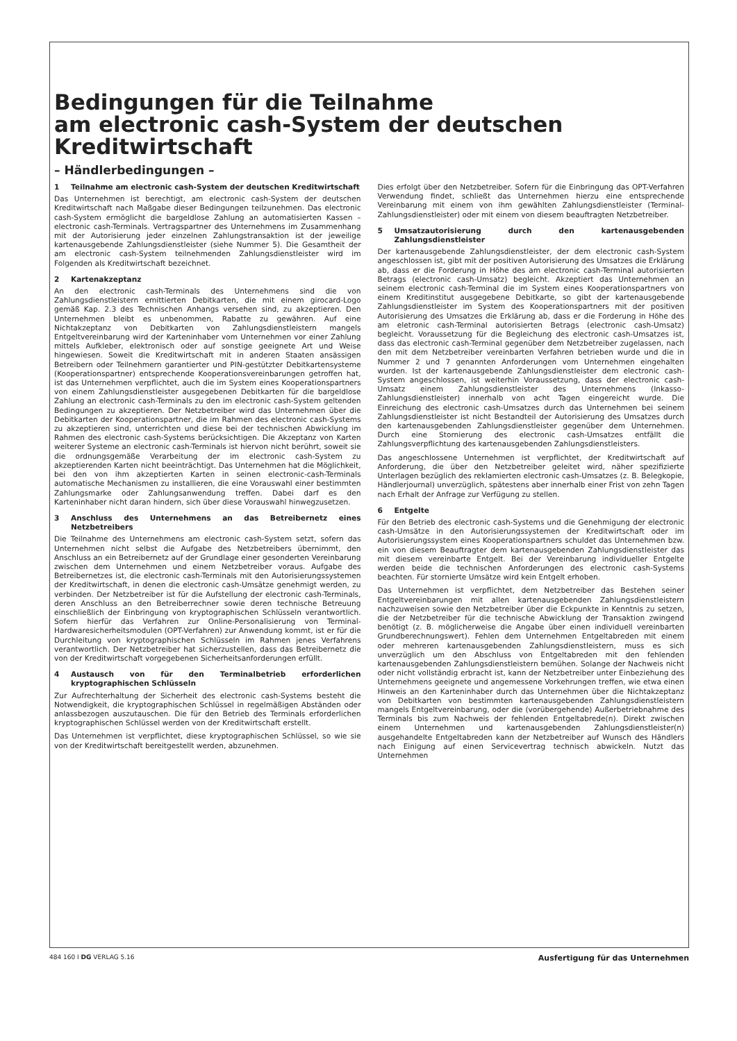Bedingungen für die Teilnahme
am electronic cash-System der deutschen
Kreditwirtschaft
– Händlerbedingungen –
1 Teilnahme am electronic cash-System der deutschen Kreditwirtschaft
Das Unternehmen ist berechtigt, am electronic cash-System der deutschen Kreditwirtschaft nach Maßgabe dieser Bedingungen teilzunehmen. Das electronic cash-System ermöglicht die bargeldlose Zahlung an automatisierten Kassen – electronic cash-Terminals. Vertragspartner des Unternehmens im Zusammenhang mit der Autorisierung jeder einzelnen Zahlungstransaktion ist der jeweilige kartenausgebende Zahlungsdienstleister (siehe Nummer 5). Die Gesamtheit der am electronic cash-System teilnehmenden Zahlungsdienstleister wird im Folgenden als Kreditwirtschaft bezeichnet.
2 Kartenakzeptanz
An den electronic cash-Terminals des Unternehmens sind die von Zahlungsdienstleistern emittierten Debitkarten, die mit einem girocard-Logo gemäß Kap. 2.3 des Technischen Anhangs versehen sind, zu akzeptieren. Den Unternehmen bleibt es unbenommen, Rabatte zu gewähren. Auf eine Nichtakzeptanz von Debitkarten von Zahlungsdienstleistern mangels Entgeltvereinbarung wird der Karteninhaber vom Unternehmen vor einer Zahlung mittels Aufkleber, elektronisch oder auf sonstige geeignete Art und Weise hingewiesen. Soweit die Kreditwirtschaft mit in anderen Staaten ansässigen Betreibern oder Teilnehmern garantierter und PIN-gestützter Debitkartensysteme (Kooperationspartner) entsprechende Kooperationsvereinbarungen getroffen hat, ist das Unternehmen verpflichtet, auch die im System eines Kooperationspartners von einem Zahlungsdienstleister ausgegebenen Debitkarten für die bargeldlose Zahlung an electronic cash-Terminals zu den im electronic cash-System geltenden Bedingungen zu akzeptieren. Der Netzbetreiber wird das Unternehmen über die Debitkarten der Kooperationspartner, die im Rahmen des electronic cash-Systems zu akzeptieren sind, unterrichten und diese bei der technischen Abwicklung im Rahmen des electronic cash-Systems berücksichtigen. Die Akzeptanz von Karten weiterer Systeme an electronic cash-Terminals ist hiervon nicht berührt, soweit sie die ordnungsgemäße Verarbeitung der im electronic cash-System zu akzeptierenden Karten nicht beeinträchtigt. Das Unternehmen hat die Möglichkeit, bei den von ihm akzeptierten Karten in seinen electronic-cash-Terminals automatische Mechanismen zu installieren, die eine Vorauswahl einer bestimmten Zahlungsmarke oder Zahlungsanwendung treffen. Dabei darf es den Karteninhaber nicht daran hindern, sich über diese Vorauswahl hinwegzusetzen.
3 Anschluss des Unternehmens an das Betreibernetz eines Netzbetreibers
Die Teilnahme des Unternehmens am electronic cash-System setzt, sofern das Unternehmen nicht selbst die Aufgabe des Netzbetreibers übernimmt, den Anschluss an ein Betreibernetz auf der Grundlage einer gesonderten Vereinbarung zwischen dem Unternehmen und einem Netzbetreiber voraus. Aufgabe des Betreibernetzes ist, die electronic cash-Terminals mit den Autorisierungssystemen der Kreditwirtschaft, in denen die electronic cash-Umsätze genehmigt werden, zu verbinden. Der Netzbetreiber ist für die Aufstellung der electronic cash-Terminals, deren Anschluss an den Betreiberrechner sowie deren technische Betreuung einschließlich der Einbringung von kryptographischen Schlüsseln verantwortlich. Sofern hierfür das Verfahren zur Online-Personalisierung von Terminal-Hardwaresicherheitsmodulen (OPT-Verfahren) zur Anwendung kommt, ist er für die Durchleitung von kryptographischen Schlüsseln im Rahmen jenes Verfahrens verantwortlich. Der Netzbetreiber hat sicherzustellen, dass das Betreibernetz die von der Kreditwirtschaft vorgegebenen Sicherheitsanforderungen erfüllt.
4 Austausch von für den Terminalbetrieb erforderlichen kryptographischen Schlüsseln
Zur Aufrechterhaltung der Sicherheit des electronic cash-Systems besteht die Notwendigkeit, die kryptographischen Schlüssel in regelmäßigen Abständen oder anlassbezogen auszutauschen. Die für den Betrieb des Terminals erforderlichen kryptographischen Schlüssel werden von der Kreditwirtschaft erstellt.
Das Unternehmen ist verpflichtet, diese kryptographischen Schlüssel, so wie sie von der Kreditwirtschaft bereitgestellt werden, abzunehmen.
Dies erfolgt über den Netzbetreiber. Sofern für die Einbringung das OPT-Verfahren Verwendung findet, schließt das Unternehmen hierzu eine entsprechende Vereinbarung mit einem von ihm gewählten Zahlungsdienstleister (Terminal-Zahlungsdienstleister) oder mit einem von diesem beauftragten Netzbetreiber.
5 Umsatzautorisierung durch den kartenausgebenden Zahlungsdienstleister
Der kartenausgebende Zahlungsdienstleister, der dem electronic cash-System angeschlossen ist, gibt mit der positiven Autorisierung des Umsatzes die Erklärung ab, dass er die Forderung in Höhe des am electronic cash-Terminal autorisierten Betrags (electronic cash-Umsatz) begleicht. Akzeptiert das Unternehmen an seinem electronic cash-Terminal die im System eines Kooperationspartners von einem Kreditinstitut ausgegebene Debitkarte, so gibt der kartenausgebende Zahlungsdienstleister im System des Kooperationspartners mit der positiven Autorisierung des Umsatzes die Erklärung ab, dass er die Forderung in Höhe des am eletronic cash-Terminal autorisierten Betrags (electronic cash-Umsatz) begleicht. Voraussetzung für die Begleichung des electronic cash-Umsatzes ist, dass das electronic cash-Terminal gegenüber dem Netzbetreiber zugelassen, nach den mit dem Netzbetreiber vereinbarten Verfahren betrieben wurde und die in Nummer 2 und 7 genannten Anforderungen vom Unternehmen eingehalten wurden. Ist der kartenausgebende Zahlungsdienstleister dem electronic cash-System angeschlossen, ist weiterhin Voraussetzung, dass der electronic cash-Umsatz einem Zahlungsdienstleister des Unternehmens (Inkasso-Zahlungsdienstleister) innerhalb von acht Tagen eingereicht wurde. Die Einreichung des electronic cash-Umsatzes durch das Unternehmen bei seinem Zahlungsdienstleister ist nicht Bestandteil der Autorisierung des Umsatzes durch den kartenausgebenden Zahlungsdienstleister gegenüber dem Unternehmen. Durch eine Stornierung des electronic cash-Umsatzes entfällt die Zahlungsverpflichtung des kartenausgebenden Zahlungsdienstleisters.
Das angeschlossene Unternehmen ist verpflichtet, der Kreditwirtschaft auf Anforderung, die über den Netzbetreiber geleitet wird, näher spezifizierte Unterlagen bezüglich des reklamierten electronic cash-Umsatzes (z. B. Belegkopie, Händlerjournal) unverzüglich, spätestens aber innerhalb einer Frist von zehn Tagen nach Erhalt der Anfrage zur Verfügung zu stellen.
6 Entgelte
Für den Betrieb des electronic cash-Systems und die Genehmigung der electronic cash-Umsätze in den Autorisierungssystemen der Kreditwirtschaft oder im Autorisierungssystem eines Kooperationspartners schuldet das Unternehmen bzw. ein von diesem Beauftragter dem kartenausgebenden Zahlungsdienstleister das mit diesem vereinbarte Entgelt. Bei der Vereinbarung individueller Entgelte werden beide die technischen Anforderungen des electronic cash-Systems beachten. Für stornierte Umsätze wird kein Entgelt erhoben.
Das Unternehmen ist verpflichtet, dem Netzbetreiber das Bestehen seiner Entgeltvereinbarungen mit allen kartenausgebenden Zahlungsdienstleistern nachzuweisen sowie den Netzbetreiber über die Eckpunkte in Kenntnis zu setzen, die der Netzbetreiber für die technische Abwicklung der Transaktion zwingend benötigt (z. B. möglicherweise die Angabe über einen individuell vereinbarten Grundberechnungswert). Fehlen dem Unternehmen Entgeltabreden mit einem oder mehreren kartenausgebenden Zahlungsdienstleistern, muss es sich unverzüglich um den Abschluss von Entgeltabreden mit den fehlenden kartenausgebenden Zahlungsdienstleistern bemühen. Solange der Nachweis nicht oder nicht vollständig erbracht ist, kann der Netzbetreiber unter Einbeziehung des Unternehmens geeignete und angemessene Vorkehrungen treffen, wie etwa einen Hinweis an den Karteninhaber durch das Unternehmen über die Nichtakzeptanz von Debitkarten von bestimmten kartenausgebenden Zahlungsdienstleistern mangels Entgeltvereinbarung, oder die (vorübergehende) Außerbetriebnahme des Terminals bis zum Nachweis der fehlenden Entgeltabrede(n). Direkt zwischen einem Unternehmen und kartenausgebenden Zahlungsdienstleister(n) ausgehandelte Entgeltabreden kann der Netzbetreiber auf Wunsch des Händlers nach Einigung auf einen Servicevertrag technisch abwickeln. Nutzt das Unternehmen
484 160 I DG VERLAG 5.16 Ausfertigung für das Unternehmen